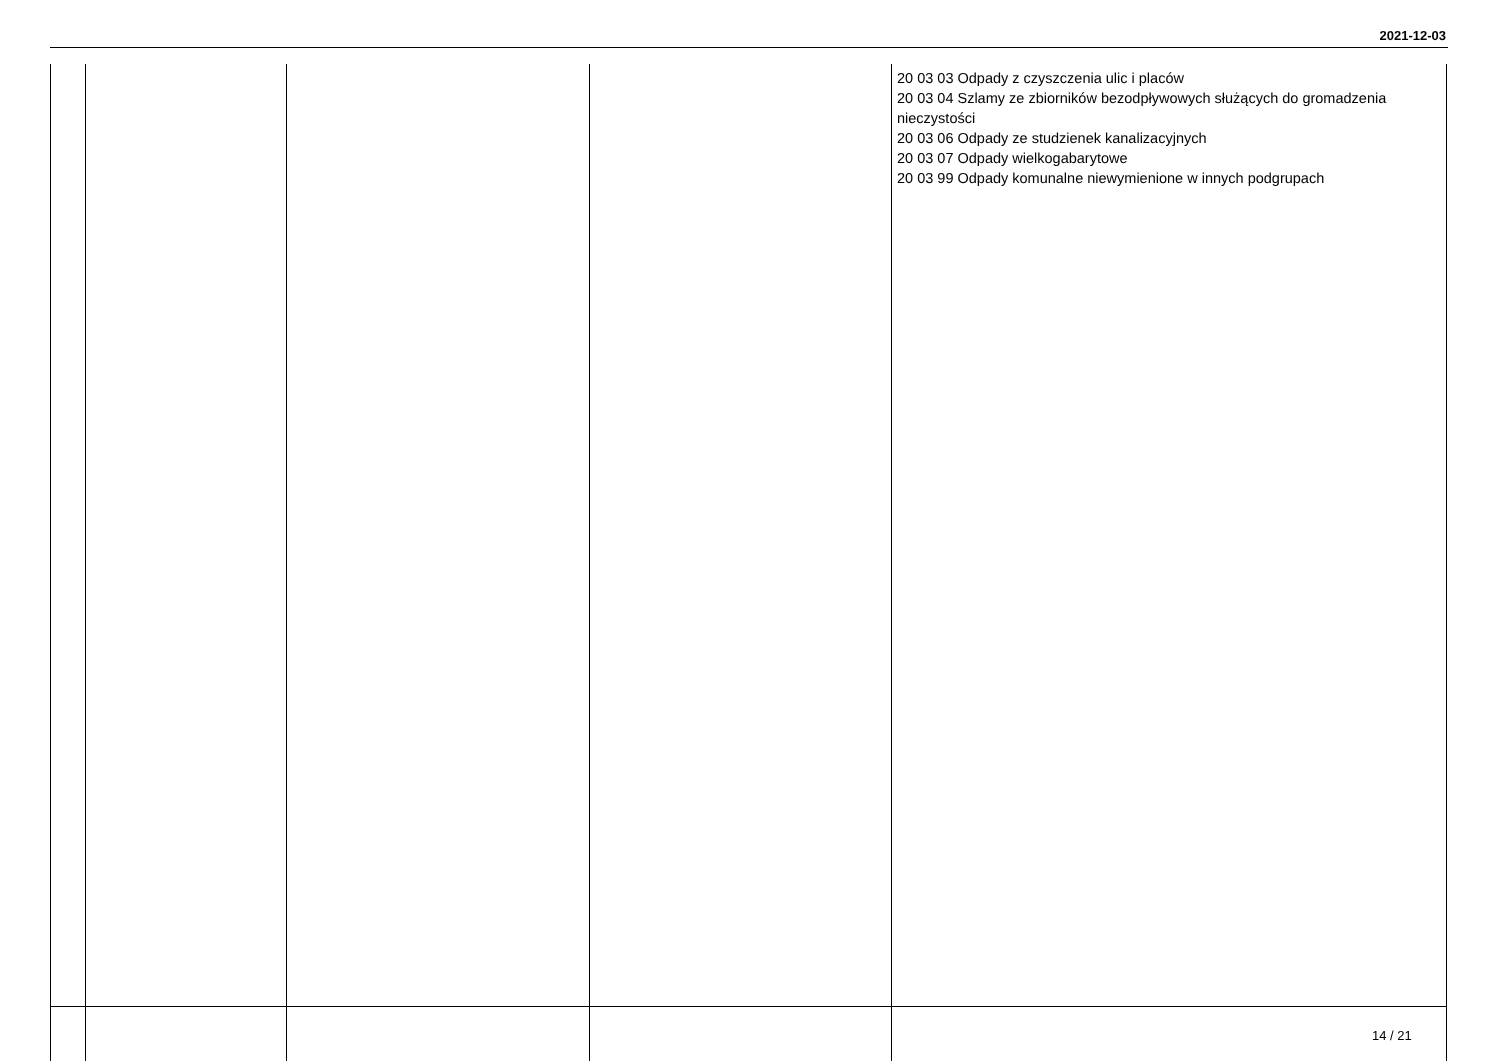2021-12-03
| | | | | 20 03 03 Odpady z czyszczenia ulic i placów 20 03 04 Szlamy ze zbiorników bezodpływowych służących do gromadzenia nieczystości 20 03 06 Odpady ze studzienek kanalizacyjnych 20 03 07 Odpady wielkogabarytowe 20 03 99 Odpady komunalne niewymienione w innych podgrupach |
14 / 21